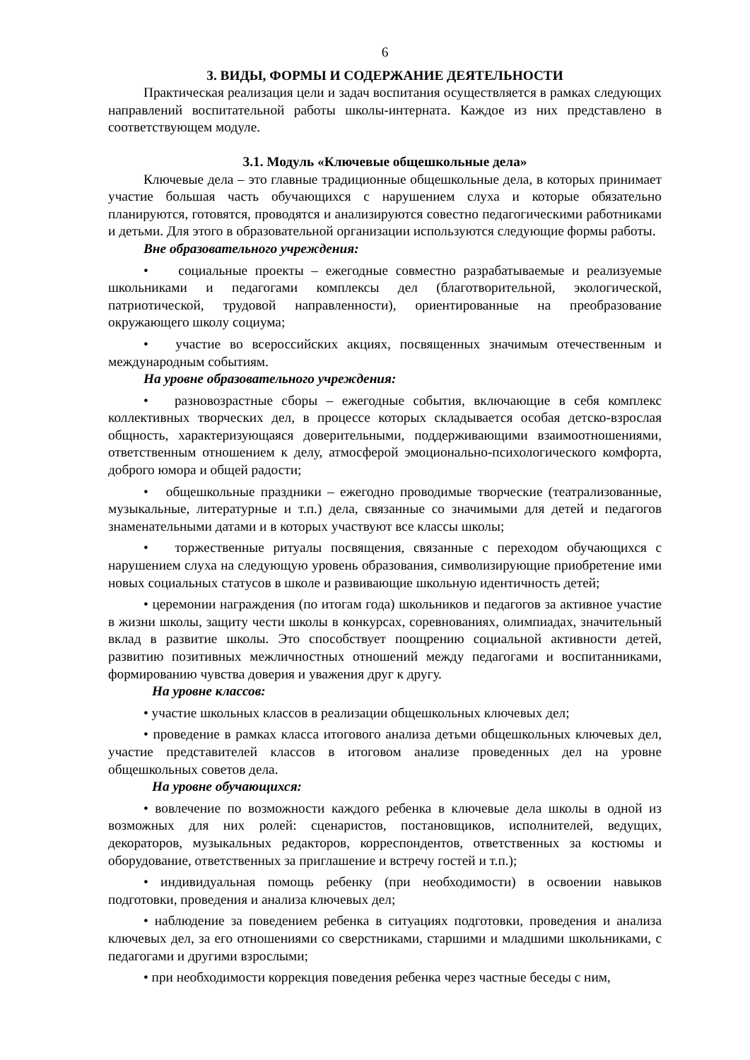6
3. ВИДЫ, ФОРМЫ И СОДЕРЖАНИЕ ДЕЯТЕЛЬНОСТИ
Практическая реализация цели и задач воспитания осуществляется в рамках следующих направлений воспитательной работы школы-интерната. Каждое из них представлено в соответствующем модуле.
3.1. Модуль «Ключевые общешкольные дела»
Ключевые дела – это главные традиционные общешкольные дела, в которых принимает участие большая часть обучающихся с нарушением слуха и которые обязательно планируются, готовятся, проводятся и анализируются совестно педагогическими работниками и детьми. Для этого в образовательной организации используются следующие формы работы.
Вне образовательного учреждения:
• социальные проекты – ежегодные совместно разрабатываемые и реализуемые школьниками и педагогами комплексы дел (благотворительной, экологической, патриотической, трудовой направленности), ориентированные на преобразование окружающего школу социума;
• участие во всероссийских акциях, посвященных значимым отечественным и международным событиям.
На уровне образовательного учреждения:
• разновозрастные сборы – ежегодные события, включающие в себя комплекс коллективных творческих дел, в процессе которых складывается особая детско-взрослая общность, характеризующаяся доверительными, поддерживающими взаимоотношениями, ответственным отношением к делу, атмосферой эмоционально-психологического комфорта, доброго юмора и общей радости;
• общешкольные праздники – ежегодно проводимые творческие (театрализованные, музыкальные, литературные и т.п.) дела, связанные со значимыми для детей и педагогов знаменательными датами и в которых участвуют все классы школы;
• торжественные ритуалы посвящения, связанные с переходом обучающихся с нарушением слуха на следующую уровень образования, символизирующие приобретение ими новых социальных статусов в школе и развивающие школьную идентичность детей;
• церемонии награждения (по итогам года) школьников и педагогов за активное участие в жизни школы, защиту чести школы в конкурсах, соревнованиях, олимпиадах, значительный вклад в развитие школы. Это способствует поощрению социальной активности детей, развитию позитивных межличностных отношений между педагогами и воспитанниками, формированию чувства доверия и уважения друг к другу.
На уровне классов:
• участие школьных классов в реализации общешкольных ключевых дел;
• проведение в рамках класса итогового анализа детьми общешкольных ключевых дел, участие представителей классов в итоговом анализе проведенных дел на уровне общешкольных советов дела.
На уровне обучающихся:
• вовлечение по возможности каждого ребенка в ключевые дела школы в одной из возможных для них ролей: сценаристов, постановщиков, исполнителей, ведущих, декораторов, музыкальных редакторов, корреспондентов, ответственных за костюмы и оборудование, ответственных за приглашение и встречу гостей и т.п.);
• индивидуальная помощь ребенку (при необходимости) в освоении навыков подготовки, проведения и анализа ключевых дел;
• наблюдение за поведением ребенка в ситуациях подготовки, проведения и анализа ключевых дел, за его отношениями со сверстниками, старшими и младшими школьниками, с педагогами и другими взрослыми;
• при необходимости коррекция поведения ребенка через частные беседы с ним,